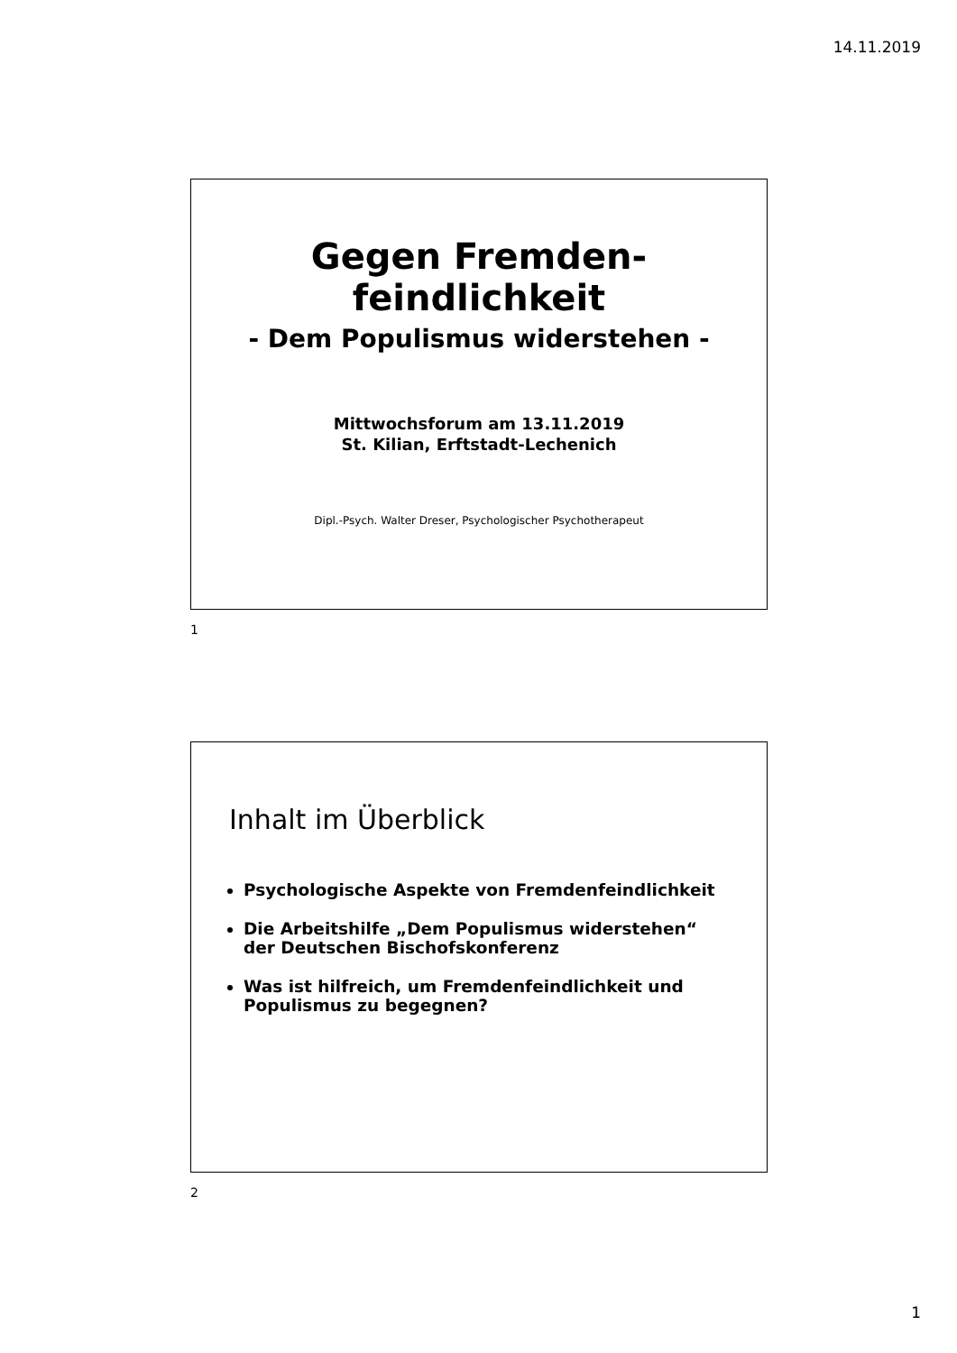14.11.2019
Gegen Fremden-
feindlichkeit
- Dem Populismus widerstehen -
Mittwochsforum am 13.11.2019
St. Kilian, Erftstadt-Lechenich
Dipl.-Psych. Walter Dreser, Psychologischer Psychotherapeut
1
Inhalt im Überblick
Psychologische Aspekte von Fremdenfeindlichkeit
Die Arbeitshilfe „Dem Populismus widerstehen“ der Deutschen Bischofskonferenz
Was ist hilfreich, um Fremdenfeindlichkeit und Populismus zu begegnen?
2
1